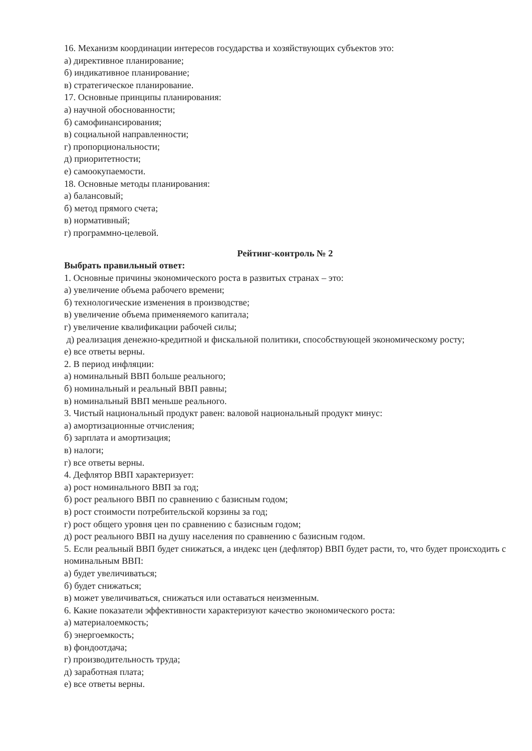16. Механизм координации интересов государства и хозяйствующих субъектов это:
а) директивное планирование;
б) индикативное планирование;
в) стратегическое планирование.
17. Основные принципы планирования:
а) научной обоснованности;
б) самофинансирования;
в) социальной направленности;
г) пропорциональности;
д) приоритетности;
е) самоокупаемости.
18. Основные методы планирования:
а) балансовый;
б) метод прямого счета;
в) нормативный;
г) программно-целевой.
Рейтинг-контроль № 2
Выбрать правильный ответ:
1. Основные причины экономического роста в развитых странах – это:
а) увеличение объема рабочего времени;
б) технологические изменения в производстве;
в) увеличение объема применяемого капитала;
г) увеличение квалификации рабочей силы;
д) реализация денежно-кредитной и фискальной политики, способствующей экономическому росту;
е) все ответы верны.
2. В период инфляции:
а) номинальный ВВП больше реального;
б) номинальный и реальный ВВП равны;
в) номинальный ВВП меньше реального.
3. Чистый национальный продукт равен: валовой национальный продукт минус:
а) амортизационные отчисления;
б) зарплата и амортизация;
в) налоги;
г) все ответы верны.
4. Дефлятор ВВП характеризует:
а) рост номинального ВВП за год;
б) рост реального ВВП по сравнению с базисным годом;
в) рост стоимости потребительской корзины за год;
г) рост общего уровня цен по сравнению с базисным годом;
д) рост реального ВВП на душу населения по сравнению с базисным годом.
5. Если реальный ВВП будет снижаться, а индекс цен (дефлятор) ВВП будет расти, то, что будет происходить с номинальным ВВП:
а) будет увеличиваться;
б) будет снижаться;
в) может увеличиваться, снижаться или оставаться неизменным.
6. Какие показатели эффективности характеризуют качество экономического роста:
а) материалоемкость;
б) энергоемкость;
в) фондоотдача;
г) производительность труда;
д) заработная плата;
е) все ответы верны.